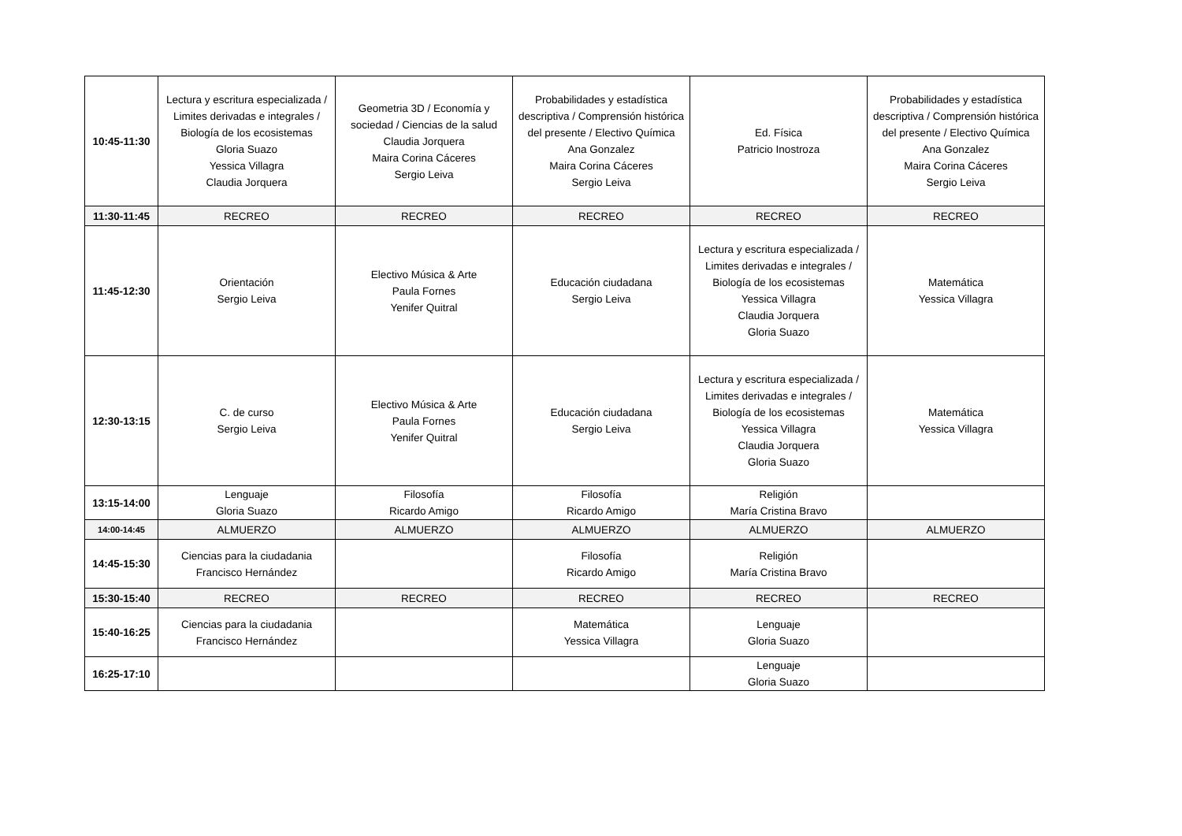| 10:45-11:30 | Lectura y escritura especializada / Limites derivadas e integrales / Biología de los ecosistemas Gloria Suazo Yessica Villagra Claudia Jorquera | Geometria 3D / Economía y sociedad / Ciencias de la salud Claudia Jorquera Maira Corina Cáceres Sergio Leiva | Probabilidades y estadística descriptiva / Comprensión histórica del presente / Electivo Química Ana Gonzalez Maira Corina Cáceres Sergio Leiva | Ed. Física Patricio Inostroza | Probabilidades y estadística descriptiva / Comprensión histórica del presente / Electivo Química Ana Gonzalez Maira Corina Cáceres Sergio Leiva |
| 11:30-11:45 | RECREO | RECREO | RECREO | RECREO | RECREO |
| 11:45-12:30 | Orientación Sergio Leiva | Electivo Música & Arte Paula Fornes Yenifer Quitral | Educación ciudadana Sergio Leiva | Lectura y escritura especializada / Limites derivadas e integrales / Biología de los ecosistemas Yessica Villagra Claudia Jorquera Gloria Suazo | Matemática Yessica Villagra |
| 12:30-13:15 | C. de curso Sergio Leiva | Electivo Música & Arte Paula Fornes Yenifer Quitral | Educación ciudadana Sergio Leiva | Lectura y escritura especializada / Limites derivadas e integrales / Biología de los ecosistemas Yessica Villagra Claudia Jorquera Gloria Suazo | Matemática Yessica Villagra |
| 13:15-14:00 | Lenguaje Gloria Suazo | Filosofía Ricardo Amigo | Filosofía Ricardo Amigo | Religión María Cristina Bravo | |
| 14:00-14:45 | ALMUERZO | ALMUERZO | ALMUERZO | ALMUERZO | ALMUERZO |
| 14:45-15:30 | Ciencias para la ciudadania Francisco Hernández | | Filosofía Ricardo Amigo | Religión María Cristina Bravo | |
| 15:30-15:40 | RECREO | RECREO | RECREO | RECREO | RECREO |
| 15:40-16:25 | Ciencias para la ciudadania Francisco Hernández | | Matemática Yessica Villagra | Lenguaje Gloria Suazo | |
| 16:25-17:10 | | | | Lenguaje Gloria Suazo | |